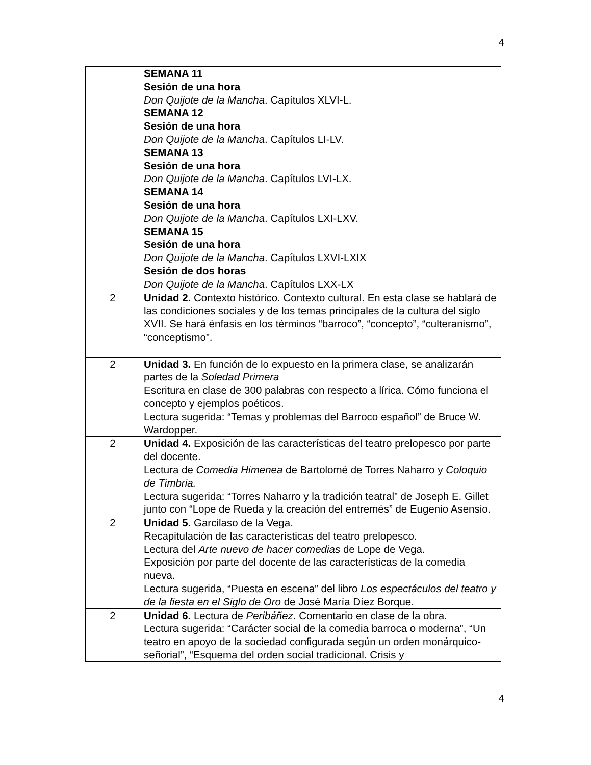4
| | SEMANA 11 Sesión de una hora Don Quijote de la Mancha . Capítulos XLVI-L. SEMANA 12 Sesión de una hora Don Quijote de la Mancha . Capítulos LI-LV. SEMANA 13 Sesión de una hora Don Quijote de la Mancha . Capítulos LVI-LX. SEMANA 14 Sesión de una hora Don Quijote de la Mancha . Capítulos LXI-LXV. SEMANA 15 Sesión de una hora Don Quijote de la Mancha . Capítulos LXVI-LXIX Sesión de dos horas Don Quijote de la Mancha . Capítulos LXX-LX |
| 2 | Unidad 2. Contexto histórico. Contexto cultural. En esta clase se hablará de las condiciones sociales y de los temas principales de la cultura del siglo XVII. Se hará énfasis en los términos “barroco”, “concepto”, “culteranismo”, “conceptismo”. |
| 2 | Unidad 3. En función de lo expuesto en la primera clase, se analizarán partes de la Soledad Primera Escritura en clase de 300 palabras con respecto a lírica. Cómo funciona el concepto y ejemplos poéticos. Lectura sugerida: “Temas y problemas del Barroco español” de Bruce W. Wardopper. |
| 2 | Unidad 4. Exposición de las características del teatro prelopesco por parte del docente. Lectura de Comedia Himenea de Bartolomé de Torres Naharro y Coloquio de Timbria. Lectura sugerida: “Torres Naharro y la tradición teatral” de Joseph E. Gillet junto con “Lope de Rueda y la creación del entremés” de Eugenio Asensio. |
| 2 | Unidad 5. Garcilaso de la Vega. Recapitulación de las características del teatro prelopesco. Lectura del Arte nuevo de hacer comedias de Lope de Vega. Exposición por parte del docente de las características de la comedia nueva. Lectura sugerida, “Puesta en escena” del libro Los espectáculos del teatro y de la fiesta en el Siglo de Oro de José María Díez Borque. |
| 2 | Unidad 6. Lectura de Peribáñez . Comentario en clase de la obra. Lectura sugerida: “Carácter social de la comedia barroca o moderna”, “Un teatro en apoyo de la sociedad configurada según un orden monárquico-señorial”, “Esquema del orden social tradicional. Crisis y |
4